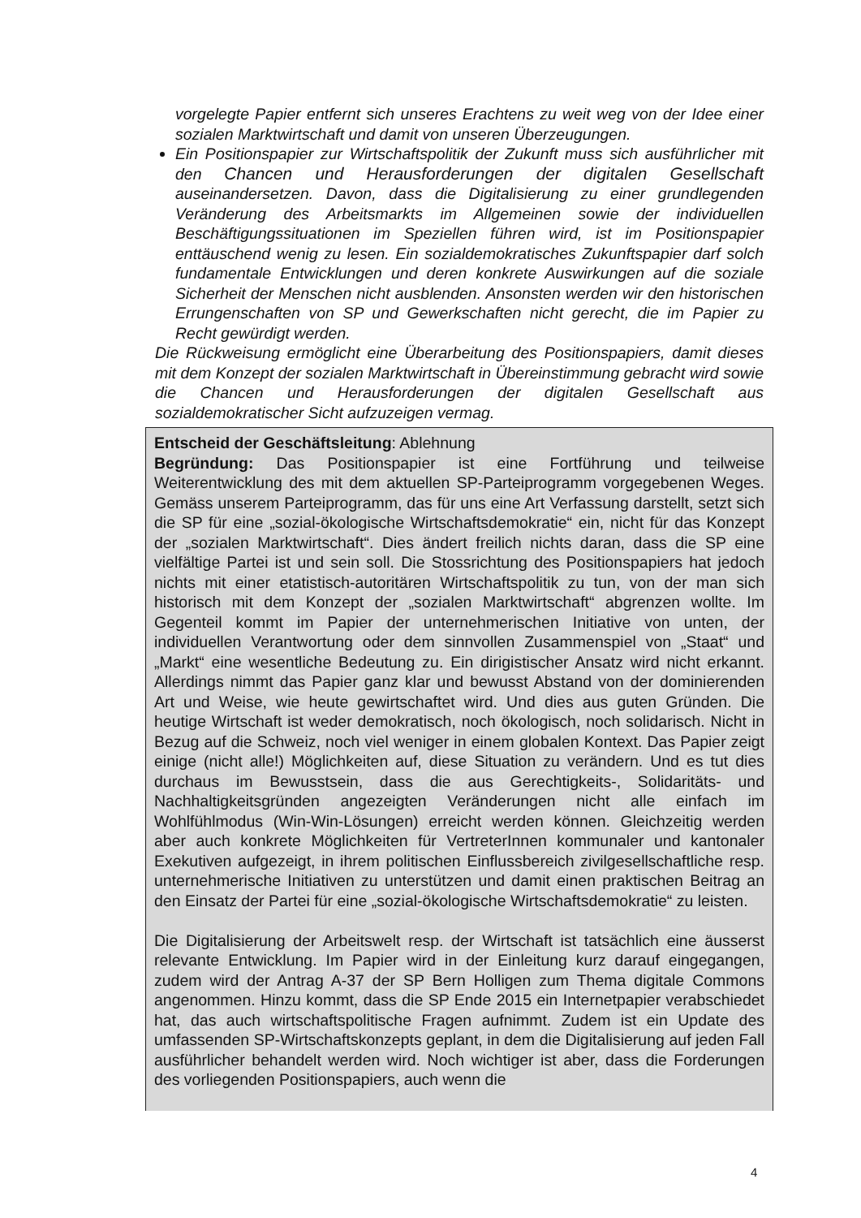vorgelegte Papier entfernt sich unseres Erachtens zu weit weg von der Idee einer sozialen Marktwirtschaft und damit von unseren Überzeugungen.
Ein Positionspapier zur Wirtschaftspolitik der Zukunft muss sich ausführlicher mit den Chancen und Herausforderungen der digitalen Gesellschaft auseinandersetzen. Davon, dass die Digitalisierung zu einer grundlegenden Veränderung des Arbeitsmarkts im Allgemeinen sowie der individuellen Beschäftigungssituationen im Speziellen führen wird, ist im Positionspapier enttäuschend wenig zu lesen. Ein sozialdemokratisches Zukunftspapier darf solch fundamentale Entwicklungen und deren konkrete Auswirkungen auf die soziale Sicherheit der Menschen nicht ausblenden. Ansonsten werden wir den historischen Errungenschaften von SP und Gewerkschaften nicht gerecht, die im Papier zu Recht gewürdigt werden.
Die Rückweisung ermöglicht eine Überarbeitung des Positionspapiers, damit dieses mit dem Konzept der sozialen Marktwirtschaft in Übereinstimmung gebracht wird sowie die Chancen und Herausforderungen der digitalen Gesellschaft aus sozialdemokratischer Sicht aufzuzeigen vermag.
Entscheid der Geschäftsleitung: Ablehnung
Begründung: Das Positionspapier ist eine Fortführung und teilweise Weiterentwicklung des mit dem aktuellen SP-Parteiprogramm vorgegebenen Weges. Gemäss unserem Parteiprogramm, das für uns eine Art Verfassung darstellt, setzt sich die SP für eine „sozial-ökologische Wirtschaftsdemokratie“ ein, nicht für das Konzept der „sozialen Marktwirtschaft“. Dies ändert freilich nichts daran, dass die SP eine vielfältige Partei ist und sein soll. Die Stossrichtung des Positionspapiers hat jedoch nichts mit einer etatistisch-autoritären Wirtschaftspolitik zu tun, von der man sich historisch mit dem Konzept der „sozialen Marktwirtschaft“ abgrenzen wollte. Im Gegenteil kommt im Papier der unternehmerischen Initiative von unten, der individuellen Verantwortung oder dem sinnvollen Zusammenspiel von „Staat“ und „Markt“ eine wesentliche Bedeutung zu. Ein dirigistischer Ansatz wird nicht erkannt. Allerdings nimmt das Papier ganz klar und bewusst Abstand von der dominierenden Art und Weise, wie heute gewirtschaftet wird. Und dies aus guten Gründen. Die heutige Wirtschaft ist weder demokratisch, noch ökologisch, noch solidarisch. Nicht in Bezug auf die Schweiz, noch viel weniger in einem globalen Kontext. Das Papier zeigt einige (nicht alle!) Möglichkeiten auf, diese Situation zu verändern. Und es tut dies durchaus im Bewusstsein, dass die aus Gerechtigkeits-, Solidaritäts- und Nachhaltigkeitsgründen angezeigten Veränderungen nicht alle einfach im Wohlfühlmodus (Win-Win-Lösungen) erreicht werden können. Gleichzeitig werden aber auch konkrete Möglichkeiten für VertreterInnen kommunaler und kantonaler Exekutiven aufgezeigt, in ihrem politischen Einflussbereich zivilgesellschaftliche resp. unternehmerische Initiativen zu unterstützen und damit einen praktischen Beitrag an den Einsatz der Partei für eine „sozial-ökologische Wirtschaftsdemokratie“ zu leisten.
Die Digitalisierung der Arbeitswelt resp. der Wirtschaft ist tatsächlich eine äusserst relevante Entwicklung. Im Papier wird in der Einleitung kurz darauf eingegangen, zudem wird der Antrag A-37 der SP Bern Holligen zum Thema digitale Commons angenommen. Hinzu kommt, dass die SP Ende 2015 ein Internetpapier verabschiedet hat, das auch wirtschaftspolitische Fragen aufnimmt. Zudem ist ein Update des umfassenden SP-Wirtschaftskonzepts geplant, in dem die Digitalisierung auf jeden Fall ausführlicher behandelt werden wird. Noch wichtiger ist aber, dass die Forderungen des vorliegenden Positionspapiers, auch wenn die
4